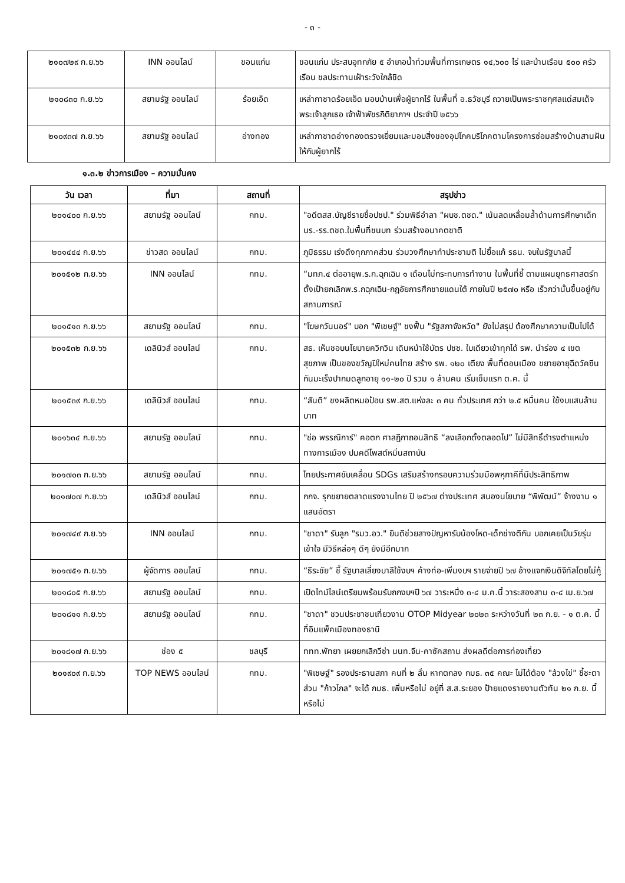- ๓ -
| ๒๑๐๗๒๙ ก.ย.๖๖ | INN ออนไลน์ | ขอนแก่น | ขอนแก่น ประสบอุทกภัย ๕ อำเภอน้ำท่วมพื้นที่การเกษตร ๑๔,๖๐๐ ไร่ และบ้านเรือน ๕๐๐ ครัวเรือน ชลประทานเฝ้าระวังใกล้ชิด |
| ๒๑๐๘๓๐ ก.ย.๖๖ | สยามรัฐ ออนไลน์ | ร้อยเอ็ด | เหล่ากาชาดร้อยเอ็ด มอบบ้านเพื่อผู้ยากไร้ ในพื้นที่ อ.ธวัชบุรี ถวายเป็นพระราชกุศลแด่สมเด็จพระเจ้าลูกเธอ เจ้าฟ้าพัชรกิติยาภาฯ ประจำปี ๒๕๖๖ |
| ๒๑๐๙๓๗ ก.ย.๖๖ | สยามรัฐ ออนไลน์ | อ่างทอง | เหล่ากาชาดอ่างทองตรวจเยี่ยมและมอบสิ่งของอุปโภคบริโภคตามโครงการซ่อมสร้างบ้านสานฝันให้กับผู้ยากไร้ |
๑.๓.๒ ข่าวการเมือง – ความมั่นคง
| วัน เวลา | ที่มา | สถานที่ | สรุปข่าว |
| --- | --- | --- | --- |
| ๒๐๑๔๐๐ ก.ย.๖๖ | สยามรัฐ ออนไลน์ | กทม. | "อดีตสส.บัญชีรายชื่อปชป." ร่วมพิธีอำลา "ผบช.ตชด." เน้นลดเหลื่อมล้ำด้านการศึกษาเด็กนร.-รร.ตชด.ในพื้นที่ชนบท ร่วมสร้างอนาคตชาติ |
| ๒๐๑๔๔๔ ก.ย.๖๖ | ข่าวสด ออนไลน์ | กทม. | ภูมิธรรม เร่งดึงทุกภาคส่วน ร่วมวงศึกษาทำประชามติ ไม่ยื้อแก้ รธน. จบในรัฐบาลนี้ |
| ๒๐๑๕๑๒ ก.ย.๖๖ | INN ออนไลน์ | กทม. | “มทภ.๔ ต่ออายุพ.ร.ก.ฉุกเฉิน ๑ เดือนไม่กระทบการทำงาน ในพื้นที่ชี้ ตามแผนยุทธศาสตร์ทตั้งเป้ายกเลิกพ.ร.กฉุกเฉิน-กฎอัยการศึกชายแดนใต้ ภายในปี ๒๕๗๐ หรือ เร็วกว่านั้นขึ้นอยู่กับสถานการณ์ |
| ๒๐๑๕๑๓ ก.ย.๖๖ | สยามรัฐ ออนไลน์ | กทม. | "โฆษกวันนอร์" บอก "พิเชษฐ์" ชงฟื้น "รัฐสภาจังหวัด" ยังไม่สรุป ต้องศึกษาความเป็นไปได้ |
| ๒๐๑๕๓๒ ก.ย.๖๖ | เดลินิวส์ ออนไลน์ | กทม. | สธ. เห็นชอบนโยบายควิกวิน เดินหน้าใช้บัตร ปชช. ใบเดียวเข้าทุกได้ รพ. นำร่อง ๔ เขตสุขภาพ เป็นของขวัญปีใหม่คนไทย สร้าง รพ. ๑๒๐ เตียง พื้นที่ดอนเมือง ขยายอายุฉีดวัคซีนกันมะเร็งปากมดลูกอายุ ๑๑-๒๐ ปี รวม ๑ ล้านคน เริ่มเข็มแรก ต.ค. นี้ |
| ๒๐๑๕๓๙ ก.ย.๖๖ | เดลินิวส์ ออนไลน์ | กทม. | “สันติ” ชงผลิตหมอป้อน รพ.สต.แห่งละ ๓ คน ทั่วประเทศ กว่า ๒.๕ หมื่นคน ใช้งบแสนล้านบาท |
| ๒๐๑๖๓๔ ก.ย.๖๖ | สยามรัฐ ออนไลน์ | กทม. | "ช่อ พรรณิการ์" คอตก ศาลฎีกาถอนสิทธิ “ลงเลือกตั้งตลอดไป” ไม่มีสิทธิ์ดำรงตำแหน่งทางการเมือง ปมคดีโพสต์หมิ่นสถาบัน |
| ๒๐๑๗๐๓ ก.ย.๖๖ | สยามรัฐ ออนไลน์ | กทม. | ไทยประกาศขับเคลื่อน SDGs เสริมสร้างกรอบความร่วมมือพหุภาคีที่มีประสิทธิภาพ |
| ๒๐๑๗๐๗ ก.ย.๖๖ | เดลินิวส์ ออนไลน์ | กทม. | กกจ. รุกขยายตลาดแรงงานไทย ปี ๒๕๖๗ ต่างประเทศ สนองนโยบาย “พิพัฒน์” จ้างงาน ๑ แสนอัตรา |
| ๒๐๑๗๔๙ ก.ย.๖๖ | INN ออนไลน์ | กทม. | "ชาดา" รับลูก "รมว.อว." ยินดีช่วยสางปัญหารับน้องโหด-เด็กช่างตีกัน บอกเคยเป็นวัยรุ่นเข้าใจ มีวิธีหล่อๆ ดีๆ ยังมีอีกมาก |
| ๒๐๑๗๕๑ ก.ย.๖๖ | ผู้จัดการ ออนไลน์ | กทม. | “ธีระชัย” ชี้ รัฐบาลเลี่ยงบาลีใช้งบฯ ค้างท่อ-เพิ่มงบฯ รายจ่ายปี ๖๗ อ้างแจกเงินดิจิทัลโดยไม่กู้ |
| ๒๐๑๘๐๕ ก.ย.๖๖ | สยามรัฐ ออนไลน์ | กทม. | เปิดไทม์ไลน์เตรียมพร้อมรับถกงบฯปี ๖๗ วาระหนึ่ง ๓-๔ ม.ค.นี้ วาระสองสาม ๓-๔ เม.ย.๖๗ |
| ๒๐๑๘๑๑ ก.ย.๖๖ | สยามรัฐ ออนไลน์ | กทม. | "ชาดา" ชวนประชาชนเที่ยวงาน OTOP Midyear ๒๐๒๓ ระหว่างวันที่ ๒๓ ก.ย. - ๑ ต.ค. นี้ ที่อิมแพ็คเมืองทองธานี |
| ๒๐๑๘๑๗ ก.ย.๖๖ | ช่อง ๕ | ชลบุรี | ททท.พัทยา เผยยกเลิกวีซ่า นนท.จีน-คาซัคสถาน ส่งผลดีต่อการท่องเที่ยว |
| ๒๐๑๙๐๙ ก.ย.๖๖ | TOP NEWS ออนไลน์ | กทม. | "พิเชษฐ์" รองประธานสภา คนที่ ๒ ลั่น หากตกลง กมธ. ๓๕ คณะ ไม่ได้ต้อง "ล้วงไข่" ชี้ชะตา ส่วน "ก้าวไกล" จะได้ กมธ. เพิ่มหรือไม่ อยู่ที่ ส.ส.ระยอง ป้ายแดงรายงานตัวทัน ๒๑ ก.ย. นี้หรือไม่ |